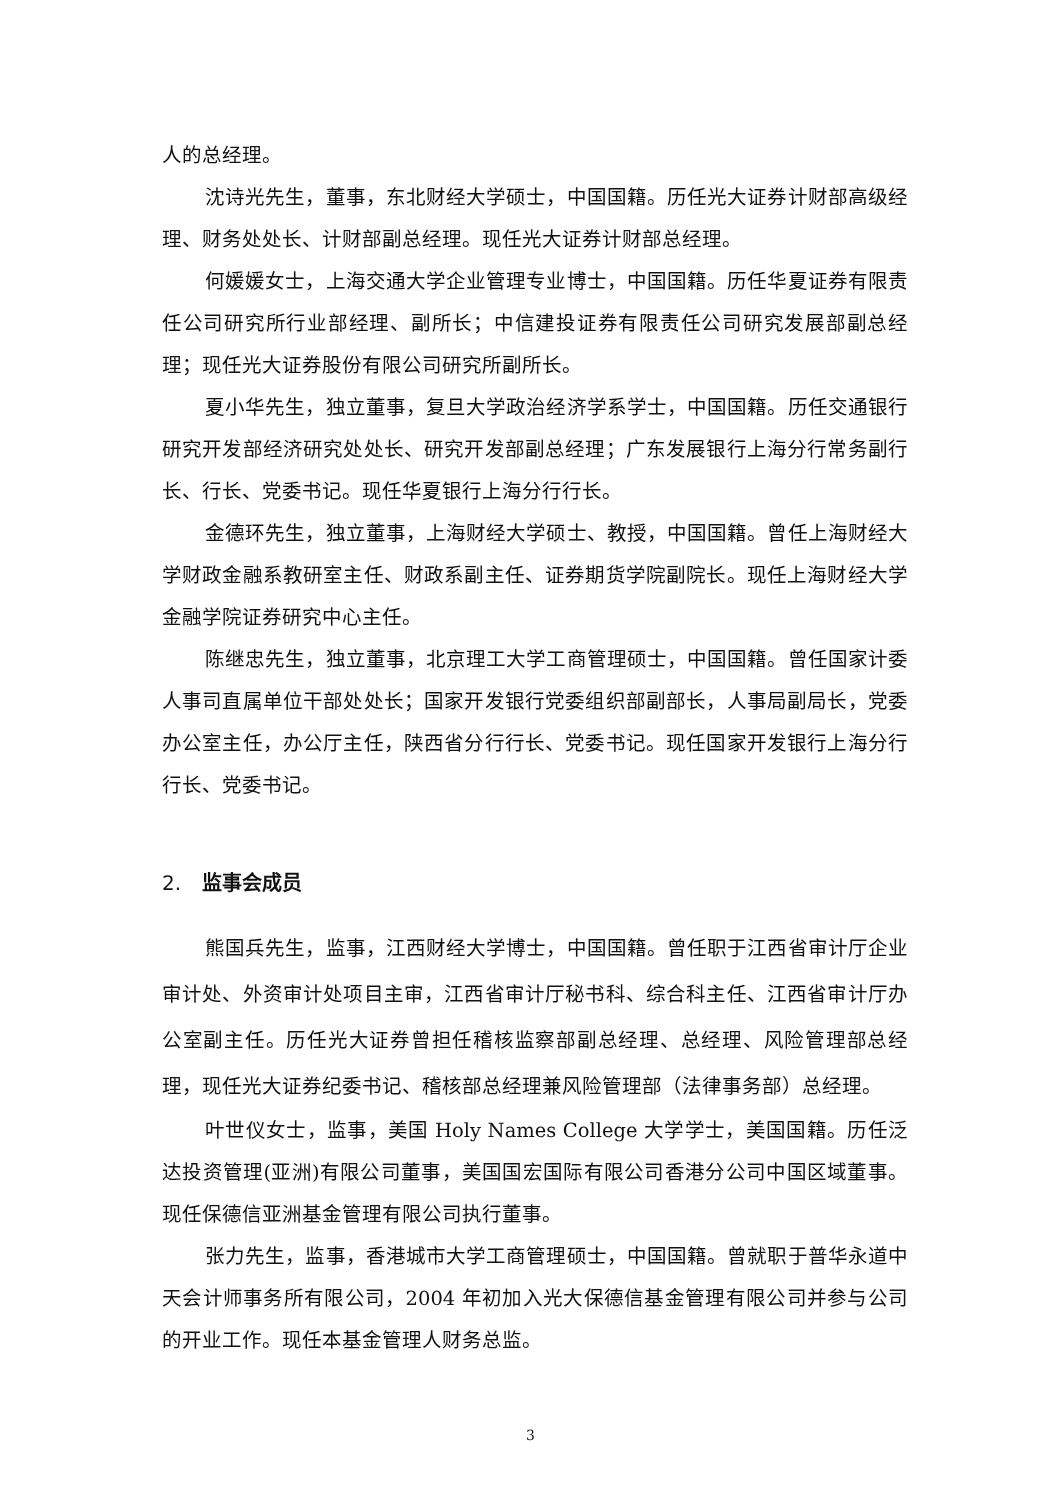人的总经理。
沈诗光先生，董事，东北财经大学硕士，中国国籍。历任光大证券计财部高级经理、财务处处长、计财部副总经理。现任光大证券计财部总经理。
何媛媛女士，上海交通大学企业管理专业博士，中国国籍。历任华夏证券有限责任公司研究所行业部经理、副所长；中信建投证券有限责任公司研究发展部副总经理；现任光大证券股份有限公司研究所副所长。
夏小华先生，独立董事，复旦大学政治经济学系学士，中国国籍。历任交通银行研究开发部经济研究处处长、研究开发部副总经理；广东发展银行上海分行常务副行长、行长、党委书记。现任华夏银行上海分行行长。
金德环先生，独立董事，上海财经大学硕士、教授，中国国籍。曾任上海财经大学财政金融系教研室主任、财政系副主任、证券期货学院副院长。现任上海财经大学金融学院证券研究中心主任。
陈继忠先生，独立董事，北京理工大学工商管理硕士，中国国籍。曾任国家计委人事司直属单位干部处处长；国家开发银行党委组织部副部长，人事局副局长，党委办公室主任，办公厅主任，陕西省分行行长、党委书记。现任国家开发银行上海分行行长、党委书记。
2. 监事会成员
熊国兵先生，监事，江西财经大学博士，中国国籍。曾任职于江西省审计厅企业审计处、外资审计处项目主审，江西省审计厅秘书科、综合科主任、江西省审计厅办公室副主任。历任光大证券曾担任稽核监察部副总经理、总经理、风险管理部总经理，现任光大证券纪委书记、稽核部总经理兼风险管理部（法律事务部）总经理。
叶世仪女士，监事，美国 Holy Names College 大学学士，美国国籍。历任泛达投资管理(亚洲)有限公司董事，美国国宏国际有限公司香港分公司中国区域董事。现任保德信亚洲基金管理有限公司执行董事。
张力先生，监事，香港城市大学工商管理硕士，中国国籍。曾就职于普华永道中天会计师事务所有限公司，2004 年初加入光大保德信基金管理有限公司并参与公司的开业工作。现任本基金管理人财务总监。
3